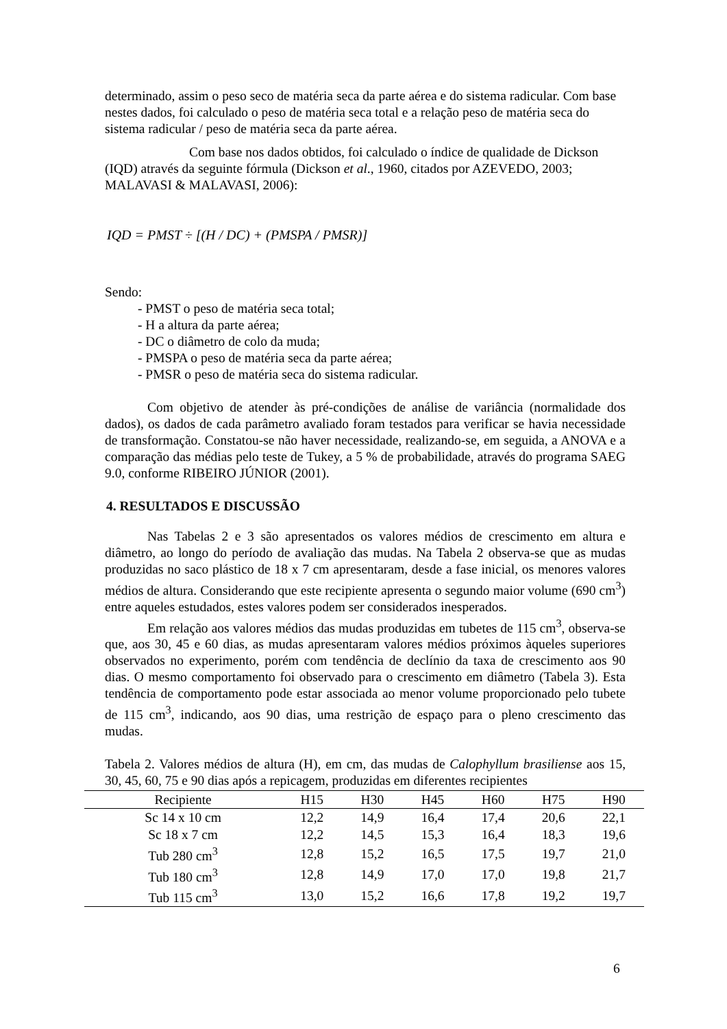determinado, assim o peso seco de matéria seca da parte aérea e do sistema radicular. Com base nestes dados, foi calculado o peso de matéria seca total e a relação peso de matéria seca do sistema radicular / peso de matéria seca da parte aérea.
Com base nos dados obtidos, foi calculado o índice de qualidade de Dickson (IQD) através da seguinte fórmula (Dickson et al., 1960, citados por AZEVEDO, 2003; MALAVASI & MALAVASI, 2006):
IQD = PMST ÷ [(H / DC) + (PMSPA / PMSR)]
Sendo:
- PMST o peso de matéria seca total;
- H a altura da parte aérea;
- DC o diâmetro de colo da muda;
- PMSPA o peso de matéria seca da parte aérea;
- PMSR o peso de matéria seca do sistema radicular.
Com objetivo de atender às pré-condições de análise de variância (normalidade dos dados), os dados de cada parâmetro avaliado foram testados para verificar se havia necessidade de transformação. Constatou-se não haver necessidade, realizando-se, em seguida, a ANOVA e a comparação das médias pelo teste de Tukey, a 5 % de probabilidade, através do programa SAEG 9.0, conforme RIBEIRO JÚNIOR (2001).
4. RESULTADOS E DISCUSSÃO
Nas Tabelas 2 e 3 são apresentados os valores médios de crescimento em altura e diâmetro, ao longo do período de avaliação das mudas. Na Tabela 2 observa-se que as mudas produzidas no saco plástico de 18 x 7 cm apresentaram, desde a fase inicial, os menores valores médios de altura. Considerando que este recipiente apresenta o segundo maior volume (690 cm<sup>3</sup>) entre aqueles estudados, estes valores podem ser considerados inesperados.
Em relação aos valores médios das mudas produzidas em tubetes de 115 cm<sup>3</sup>, observa-se que, aos 30, 45 e 60 dias, as mudas apresentaram valores médios próximos àqueles superiores observados no experimento, porém com tendência de declínio da taxa de crescimento aos 90 dias. O mesmo comportamento foi observado para o crescimento em diâmetro (Tabela 3). Esta tendência de comportamento pode estar associada ao menor volume proporcionado pelo tubete de 115 cm<sup>3</sup>, indicando, aos 90 dias, uma restrição de espaço para o pleno crescimento das mudas.
Tabela 2. Valores médios de altura (H), em cm, das mudas de Calophyllum brasiliense aos 15, 30, 45, 60, 75 e 90 dias após a repicagem, produzidas em diferentes recipientes
| Recipiente | H15 | H30 | H45 | H60 | H75 | H90 |
| --- | --- | --- | --- | --- | --- | --- |
| Sc 14 x 10 cm | 12,2 | 14,9 | 16,4 | 17,4 | 20,6 | 22,1 |
| Sc 18 x 7 cm | 12,2 | 14,5 | 15,3 | 16,4 | 18,3 | 19,6 |
| Tub 280 cm<sup>3</sup> | 12,8 | 15,2 | 16,5 | 17,5 | 19,7 | 21,0 |
| Tub 180 cm<sup>3</sup> | 12,8 | 14,9 | 17,0 | 17,0 | 19,8 | 21,7 |
| Tub 115 cm<sup>3</sup> | 13,0 | 15,2 | 16,6 | 17,8 | 19,2 | 19,7 |
6